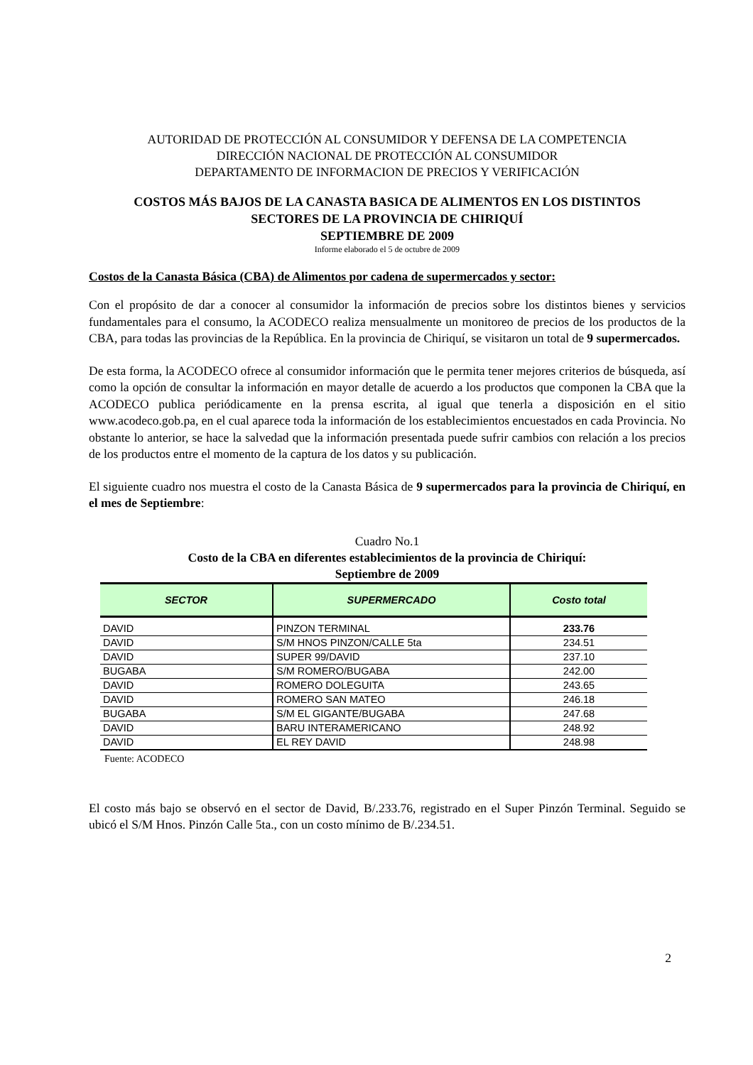AUTORIDAD DE PROTECCIÓN AL CONSUMIDOR Y DEFENSA DE LA COMPETENCIA
DIRECCIÓN NACIONAL DE PROTECCIÓN AL CONSUMIDOR
DEPARTAMENTO DE INFORMACION DE PRECIOS Y VERIFICACIÓN
COSTOS MÁS BAJOS DE LA CANASTA BASICA DE ALIMENTOS EN LOS DISTINTOS
SECTORES DE LA PROVINCIA DE CHIRIQUÍ
SEPTIEMBRE DE 2009
Informe elaborado el 5 de octubre de 2009
Costos de la Canasta Básica (CBA) de Alimentos por cadena de supermercados y sector:
Con el propósito de dar a conocer al consumidor la información de precios sobre los distintos bienes y servicios fundamentales para el consumo, la ACODECO realiza mensualmente un monitoreo de precios de los productos de la CBA, para todas las provincias de la República. En la provincia de Chiriquí, se visitaron un total de 9 supermercados.
De esta forma, la ACODECO ofrece al consumidor información que le permita tener mejores criterios de búsqueda, así como la opción de consultar la información en mayor detalle de acuerdo a los productos que componen la CBA que la ACODECO publica periódicamente en la prensa escrita, al igual que tenerla a disposición en el sitio www.acodeco.gob.pa, en el cual aparece toda la información de los establecimientos encuestados en cada Provincia. No obstante lo anterior, se hace la salvedad que la información presentada puede sufrir cambios con relación a los precios de los productos entre el momento de la captura de los datos y su publicación.
El siguiente cuadro nos muestra el costo de la Canasta Básica de 9 supermercados para la provincia de Chiriquí, en el mes de Septiembre:
Cuadro No.1
Costo de la CBA en diferentes establecimientos de la provincia de Chiriquí:
Septiembre de 2009
| SECTOR | SUPERMERCADO | Costo total |
| --- | --- | --- |
| DAVID | PINZON TERMINAL | 233.76 |
| DAVID | S/M HNOS PINZON/CALLE 5ta | 234.51 |
| DAVID | SUPER 99/DAVID | 237.10 |
| BUGABA | S/M ROMERO/BUGABA | 242.00 |
| DAVID | ROMERO DOLEGUITA | 243.65 |
| DAVID | ROMERO SAN MATEO | 246.18 |
| BUGABA | S/M EL GIGANTE/BUGABA | 247.68 |
| DAVID | BARU INTERAMERICANO | 248.92 |
| DAVID | EL REY DAVID | 248.98 |
Fuente: ACODECO
El costo más bajo se observó en el sector de David, B/.233.76, registrado en el Super Pinzón Terminal. Seguido se ubicó el S/M Hnos. Pinzón Calle 5ta., con un costo mínimo de B/.234.51.
2